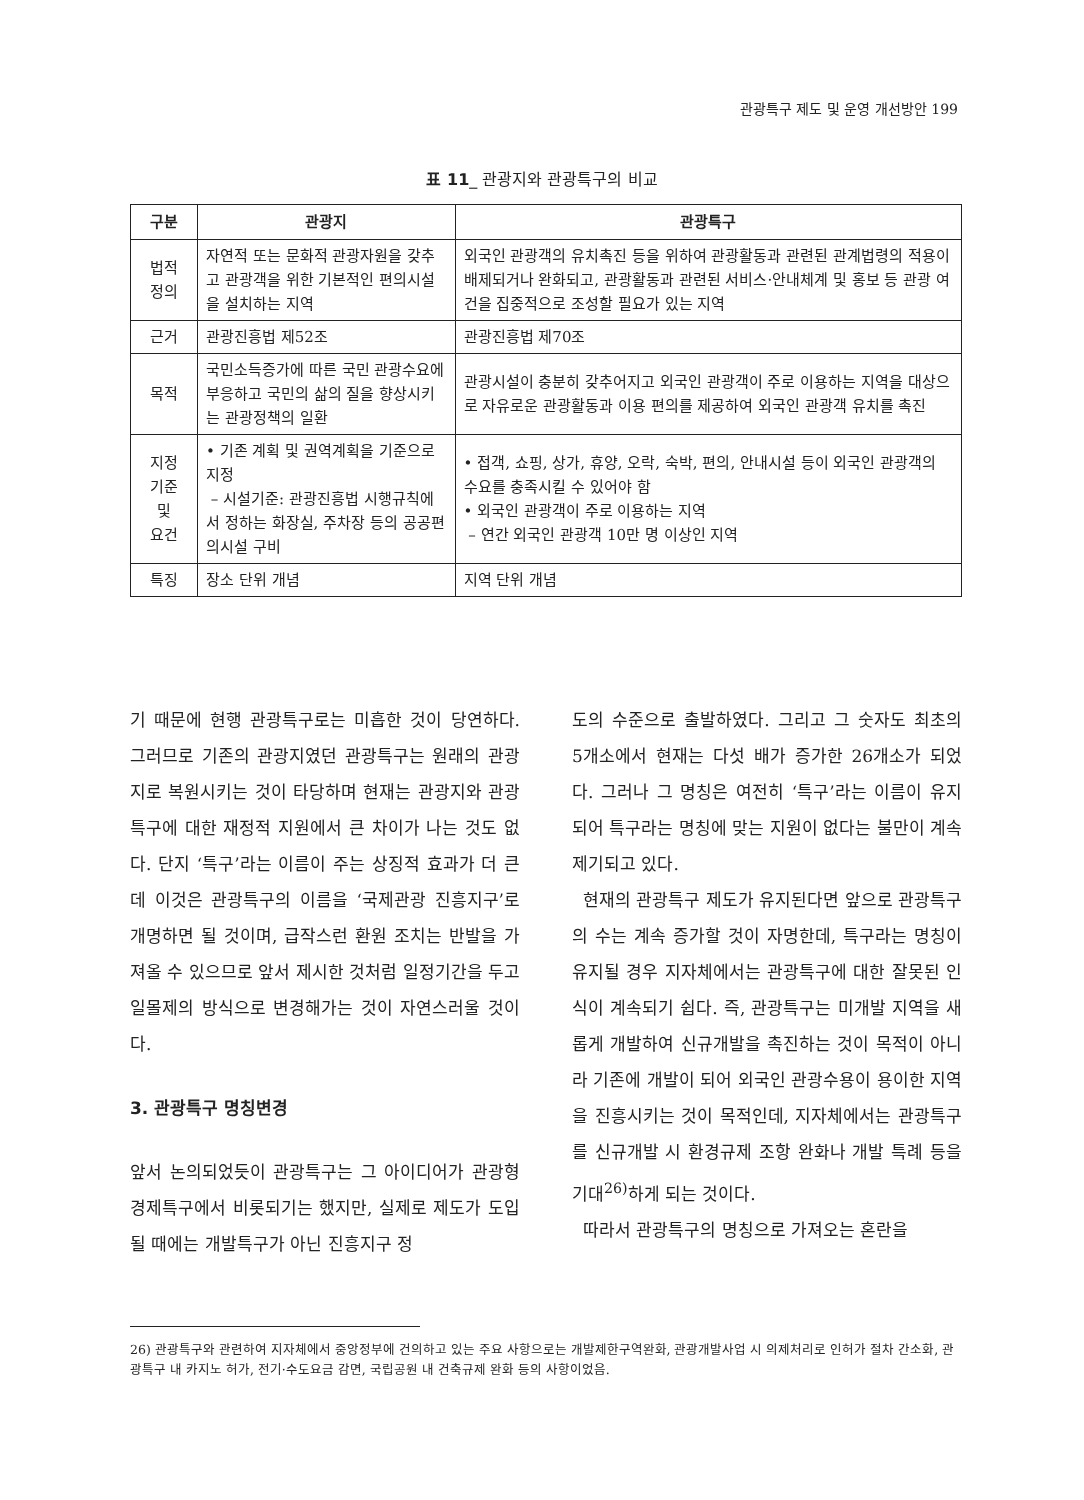관광특구 제도 및 운영 개선방안 199
표 11_ 관광지와 관광특구의 비교
| 구분 | 관광지 | 관광특구 |
| --- | --- | --- |
| 법적 정의 | 자연적 또는 문화적 관광자원을 갖추고 관광객을 위한 기본적인 편의시설을 설치하는 지역 | 외국인 관광객의 유치촉진 등을 위하여 관광활동과 관련된 관계법령의 적용이 배제되거나 완화되고, 관광활동과 관련된 서비스·안내체계 및 홍보 등 관광 여건을 집중적으로 조성할 필요가 있는 지역 |
| 근거 | 관광진흥법 제52조 | 관광진흥법 제70조 |
| 목적 | 국민소득증가에 따른 국민 관광수요에 부응하고 국민의 삶의 질을 향상시키는 관광정책의 일환 | 관광시설이 충분히 갖추어지고 외국인 관광객이 주로 이용하는 지역을 대상으로 자유로운 관광활동과 이용 편의를 제공하여 외국인 관광객 유치를 촉진 |
| 지정 기준 및 요건 | • 기존 계획 및 권역계획을 기준으로 지정 – 시설기준: 관광진흥법 시행규칙에서 정하는 화장실, 주차장 등의 공공편의시설 구비 | • 접객, 쇼핑, 상가, 휴양, 오락, 숙박, 편의, 안내시설 등이 외국인 관광객의 수요를 충족시킬 수 있어야 함 • 외국인 관광객이 주로 이용하는 지역 – 연간 외국인 관광객 10만 명 이상인 지역 |
| 특징 | 장소 단위 개념 | 지역 단위 개념 |
기 때문에 현행 관광특구로는 미흡한 것이 당연하다. 그러므로 기존의 관광지였던 관광특구는 원래의 관광지로 복원시키는 것이 타당하며 현재는 관광지와 관광특구에 대한 재정적 지원에서 큰 차이가 나는 것도 없다. 단지 ‘특구’라는 이름이 주는 상징적 효과가 더 큰데 이것은 관광특구의 이름을 ‘국제관광 진흥지구’로 개명하면 될 것이며, 급작스런 환원 조치는 반발을 가져올 수 있으므로 앞서 제시한 것처럼 일정기간을 두고 일몰제의 방식으로 변경해가는 것이 자연스러울 것이다.
3. 관광특구 명칭변경
앞서 논의되었듯이 관광특구는 그 아이디어가 관광형 경제특구에서 비롯되기는 했지만, 실제로 제도가 도입될 때에는 개발특구가 아닌 진흥지구 정
도의 수준으로 출발하였다. 그리고 그 숫자도 최초의 5개소에서 현재는 다섯 배가 증가한 26개소가 되었다. 그러나 그 명칭은 여전히 ‘특구’라는 이름이 유지되어 특구라는 명칭에 맞는 지원이 없다는 불만이 계속 제기되고 있다.
현재의 관광특구 제도가 유지된다면 앞으로 관광특구의 수는 계속 증가할 것이 자명한데, 특구라는 명칭이 유지될 경우 지자체에서는 관광특구에 대한 잘못된 인식이 계속되기 쉽다. 즉, 관광특구는 미개발 지역을 새롭게 개발하여 신규개발을 촉진하는 것이 목적이 아니라 기존에 개발이 되어 외국인 관광수용이 용이한 지역을 진흥시키는 것이 목적인데, 지자체에서는 관광특구를 신규개발 시 환경규제 조항 완화나 개발 특례 등을 기대<sup>26)</sup>하게 되는 것이다.
따라서 관광특구의 명칭으로 가져오는 혼란을
26) 관광특구와 관련하여 지자체에서 중앙정부에 건의하고 있는 주요 사항으로는 개발제한구역완화, 관광개발사업 시 의제처리로 인허가 절차 간소화, 관광특구 내 카지노 허가, 전기·수도요금 감면, 국립공원 내 건축규제 완화 등의 사항이었음.